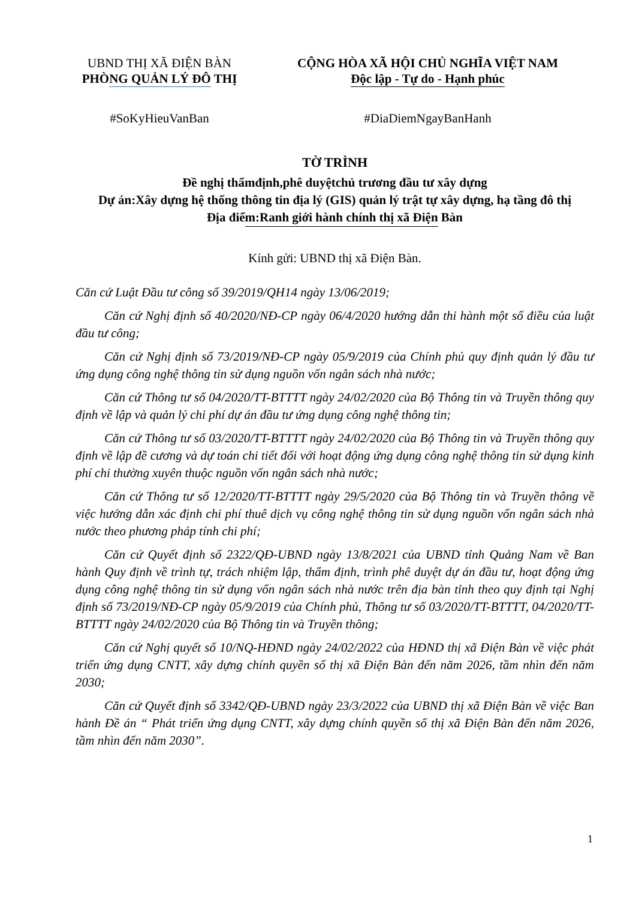UBND THỊ XÃ ĐIỆN BÀN
PHÒNG QUẢN LÝ ĐÔ THỊ
CỘNG HÒA XÃ HỘI CHỦ NGHĨA VIỆT NAM
Độc lập - Tự do - Hạnh phúc
#SoKyHieuVanBan #DiaDiemNgayBanHanh
TỜ TRÌNH
Đề nghị thẩmđịnh,phê duyệtchủ trương đầu tư xây dựng
Dự án:Xây dựng hệ thống thông tin địa lý (GIS) quản lý trật tự xây dựng, hạ tầng đô thị
Địa điểm:Ranh giới hành chính thị xã Điện Bàn
Kính gửi: UBND thị xã Điện Bàn.
Căn cứ Luật Đầu tư công số 39/2019/QH14 ngày 13/06/2019;
Căn cứ Nghị định số 40/2020/NĐ-CP ngày 06/4/2020 hướng dẫn thi hành một số điều của luật đầu tư công;
Căn cứ Nghị định số 73/2019/NĐ-CP ngày 05/9/2019 của Chính phủ quy định quản lý đầu tư ứng dụng công nghệ thông tin sử dụng nguồn vốn ngân sách nhà nước;
Căn cứ Thông tư số 04/2020/TT-BTTTT ngày 24/02/2020 của Bộ Thông tin và Truyền thông quy định về lập và quản lý chi phí dự án đầu tư ứng dụng công nghệ thông tin;
Căn cứ Thông tư số 03/2020/TT-BTTTT ngày 24/02/2020 của Bộ Thông tin và Truyền thông quy định về lập đề cương và dự toán chi tiết đối với hoạt động ứng dụng công nghệ thông tin sử dụng kinh phí chi thường xuyên thuộc nguồn vốn ngân sách nhà nước;
Căn cứ Thông tư số 12/2020/TT-BTTTT ngày 29/5/2020 của Bộ Thông tin và Truyền thông về việc hướng dẫn xác định chi phí thuê dịch vụ công nghệ thông tin sử dụng nguồn vốn ngân sách nhà nước theo phương pháp tính chi phí;
Căn cứ Quyết định số 2322/QĐ-UBND ngày 13/8/2021 của UBND tỉnh Quảng Nam về Ban hành Quy định về trình tự, trách nhiệm lập, thẩm định, trình phê duyệt dự án đầu tư, hoạt động ứng dụng công nghệ thông tin sử dụng vốn ngân sách nhà nước trên địa bàn tỉnh theo quy định tại Nghị định số 73/2019/NĐ-CP ngày 05/9/2019 của Chính phủ, Thông tư số 03/2020/TT-BTTTT, 04/2020/TT-BTTTT ngày 24/02/2020 của Bộ Thông tin và Truyền thông;
Căn cứ Nghị quyết số 10/NQ-HĐND ngày 24/02/2022 của HĐND thị xã Điện Bàn về việc phát triển ứng dụng CNTT, xây dựng chính quyền số thị xã Điện Bàn đến năm 2026, tầm nhìn đến năm 2030;
Căn cứ Quyết định số 3342/QĐ-UBND ngày 23/3/2022 của UBND thị xã Điện Bàn về việc Ban hành Đề án “ Phát triển ứng dụng CNTT, xây dựng chính quyền số thị xã Điện Bàn đến năm 2026, tầm nhìn đến năm 2030”.
1